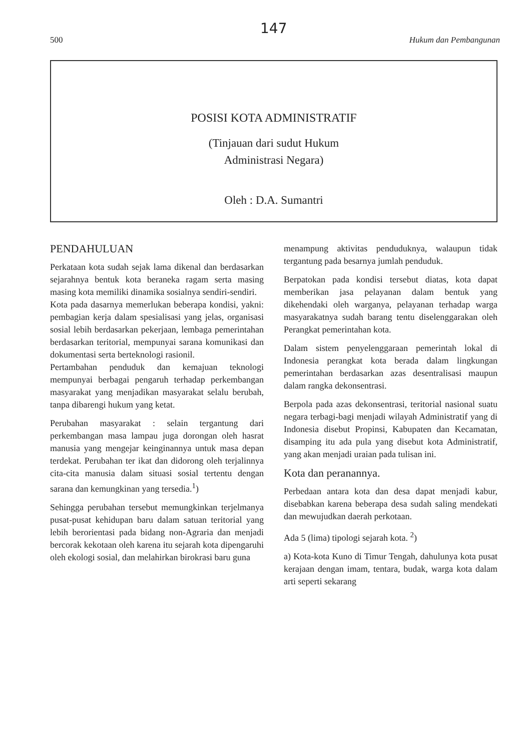147
500 Hukum dan Pembangunan
POSISI KOTA ADMINISTRATIF
(Tinjauan dari sudut Hukum
Administrasi Negara)
Oleh : D.A. Sumantri
PENDAHULUAN
Perkataan kota sudah sejak lama dikenal dan berdasarkan sejarahnya bentuk kota beraneka ragam serta masing masing kota memiliki dinamika sosialnya sendiri-sendiri.
Kota pada dasarnya memerlukan beberapa kondisi, yakni: pembagian kerja dalam spesialisasi yang jelas, organisasi sosial lebih berdasarkan pekerjaan, lembaga pemerintahan berdasarkan teritorial, mempunyai sarana komunikasi dan dokumentasi serta berteknologi rasionil.
Pertambahan penduduk dan kemajuan teknologi mempunyai berbagai pengaruh terhadap perkembangan masyarakat yang menjadikan masyarakat selalu berubah, tanpa dibarengi hukum yang ketat.
Perubahan masyarakat : selain tergantung dari perkembangan masa lampau juga dorongan oleh hasrat manusia yang mengejar keinginannya untuk masa depan terdekat. Perubahan ter ikat dan didorong oleh terjalinnya cita-cita manusia dalam situasi sosial tertentu dengan sarana dan kemungkinan yang tersedia.<sup>1</sup>)
Sehingga perubahan tersebut memungkinkan terjelmanya pusat-pusat kehidupan baru dalam satuan teritorial yang lebih berorientasi pada bidang non-Agraria dan menjadi bercorak kekotaan oleh karena itu sejarah kota dipengaruhi oleh ekologi sosial, dan melahirkan birokrasi baru guna
menampung aktivitas penduduknya, walaupun tidak tergantung pada besarnya jumlah penduduk.
Berpatokan pada kondisi tersebut diatas, kota dapat memberikan jasa pelayanan dalam bentuk yang dikehendaki oleh warganya, pelayanan terhadap warga masyarakatnya sudah barang tentu diselenggarakan oleh Perangkat pemerintahan kota.
Dalam sistem penyelenggaraan pemerintah lokal di Indonesia perangkat kota berada dalam lingkungan pemerintahan berdasarkan azas desentralisasi maupun dalam rangka dekonsentrasi.
Berpola pada azas dekonsentrasi, teritorial nasional suatu negara terbagi-bagi menjadi wilayah Administratif yang di Indonesia disebut Propinsi, Kabupaten dan Kecamatan, disamping itu ada pula yang disebut kota Administratif, yang akan menjadi uraian pada tulisan ini.
Kota dan peranannya.
Perbedaan antara kota dan desa dapat menjadi kabur, disebabkan karena beberapa desa sudah saling mendekati dan mewujudkan daerah perkotaan.
Ada 5 (lima) tipologi sejarah kota. <sup>2</sup>)
a) Kota-kota Kuno di Timur Tengah, dahulunya kota pusat kerajaan dengan imam, tentara, budak, warga kota dalam arti seperti sekarang